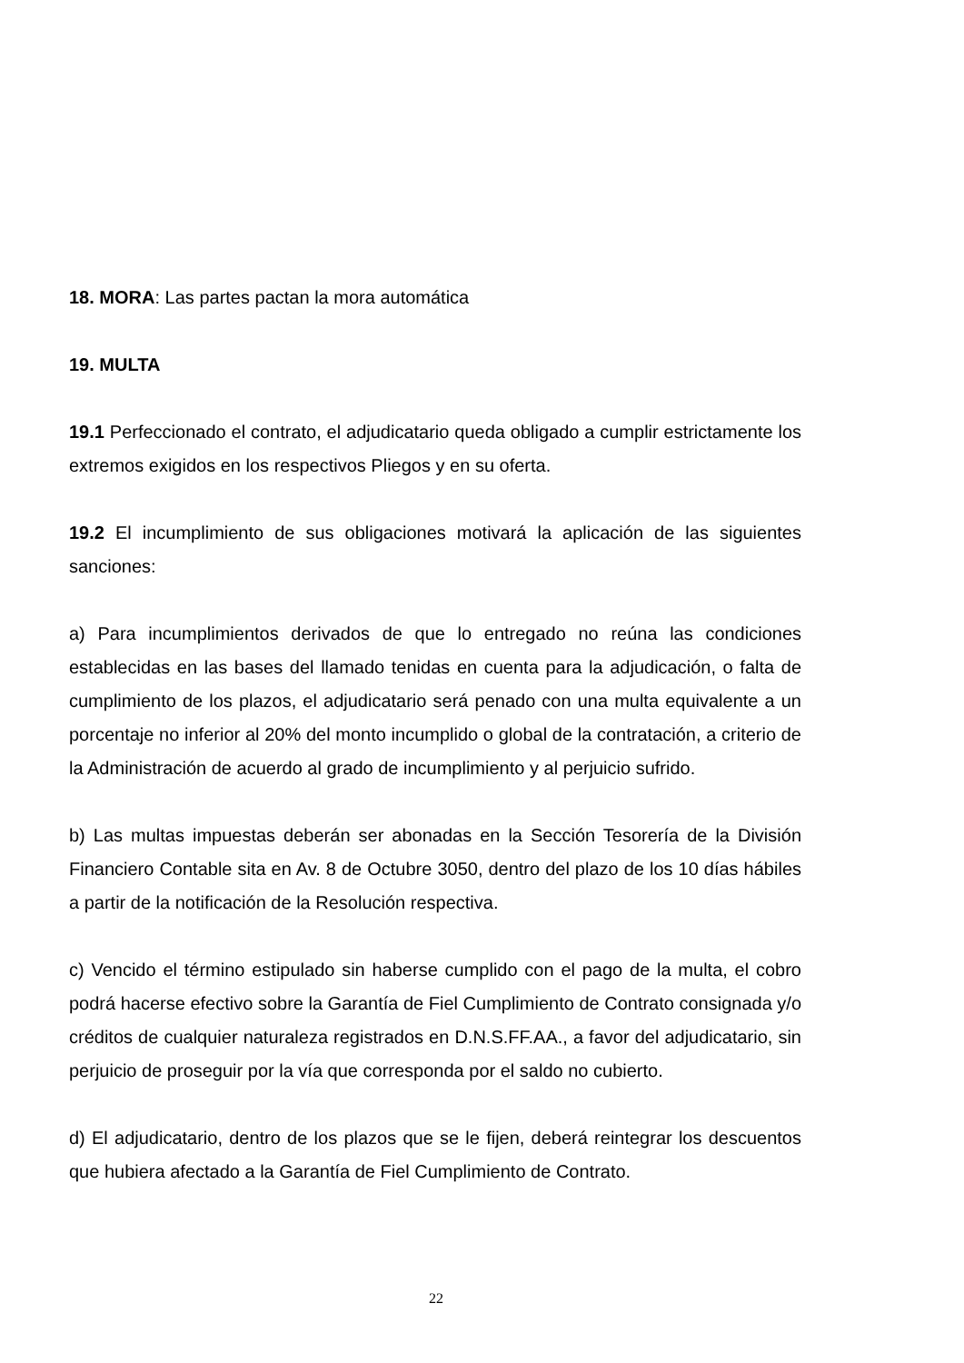18. MORA: Las partes pactan la mora automática
19. MULTA
19.1 Perfeccionado el contrato, el adjudicatario queda obligado a cumplir estrictamente los extremos exigidos en los respectivos Pliegos y en su oferta.
19.2 El incumplimiento de sus obligaciones motivará la aplicación de las siguientes sanciones:
a) Para incumplimientos derivados de que lo entregado no reúna las condiciones establecidas en las bases del llamado tenidas en cuenta para la adjudicación, o falta de cumplimiento de los plazos, el adjudicatario será penado con una multa equivalente a un porcentaje no inferior al 20% del monto incumplido o global de la contratación, a criterio de la Administración de acuerdo al grado de incumplimiento y al perjuicio sufrido.
b) Las multas impuestas deberán ser abonadas en la Sección Tesorería de la División Financiero Contable sita en Av. 8 de Octubre 3050, dentro del plazo de los 10 días hábiles a partir de la notificación de la Resolución respectiva.
c) Vencido el término estipulado sin haberse cumplido con el pago de la multa, el cobro podrá hacerse efectivo sobre la Garantía de Fiel Cumplimiento de Contrato consignada y/o créditos de cualquier naturaleza registrados en D.N.S.FF.AA., a favor del adjudicatario, sin perjuicio de proseguir por la vía que corresponda por el saldo no cubierto.
d) El adjudicatario, dentro de los plazos que se le fijen, deberá reintegrar los descuentos que hubiera afectado a la Garantía de Fiel Cumplimiento de Contrato.
22